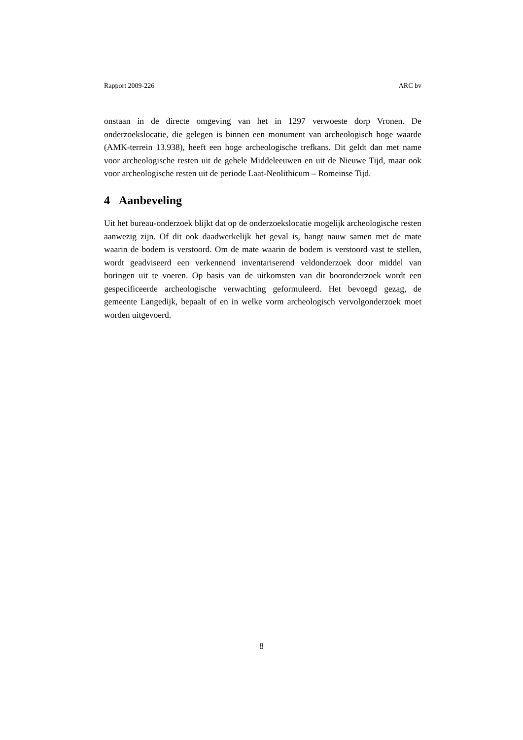Rapport 2009-226 ARC bv
onstaan in de directe omgeving van het in 1297 verwoeste dorp Vronen. De onderzoekslocatie, die gelegen is binnen een monument van archeologisch hoge waarde (AMK-terrein 13.938), heeft een hoge archeologische trefkans. Dit geldt dan met name voor archeologische resten uit de gehele Middeleeuwen en uit de Nieuwe Tijd, maar ook voor archeologische resten uit de periode Laat-Neolithicum – Romeinse Tijd.
4 Aanbeveling
Uit het bureau-onderzoek blijkt dat op de onderzoekslocatie mogelijk archeologische resten aanwezig zijn. Of dit ook daadwerkelijk het geval is, hangt nauw samen met de mate waarin de bodem is verstoord. Om de mate waarin de bodem is verstoord vast te stellen, wordt geadviseerd een verkennend inventariserend veldonderzoek door middel van boringen uit te voeren. Op basis van de uitkomsten van dit booronderzoek wordt een gespecificeerde archeologische verwachting geformuleerd. Het bevoegd gezag, de gemeente Langedijk, bepaalt of en in welke vorm archeologisch vervolgonderzoek moet worden uitgevoerd.
8